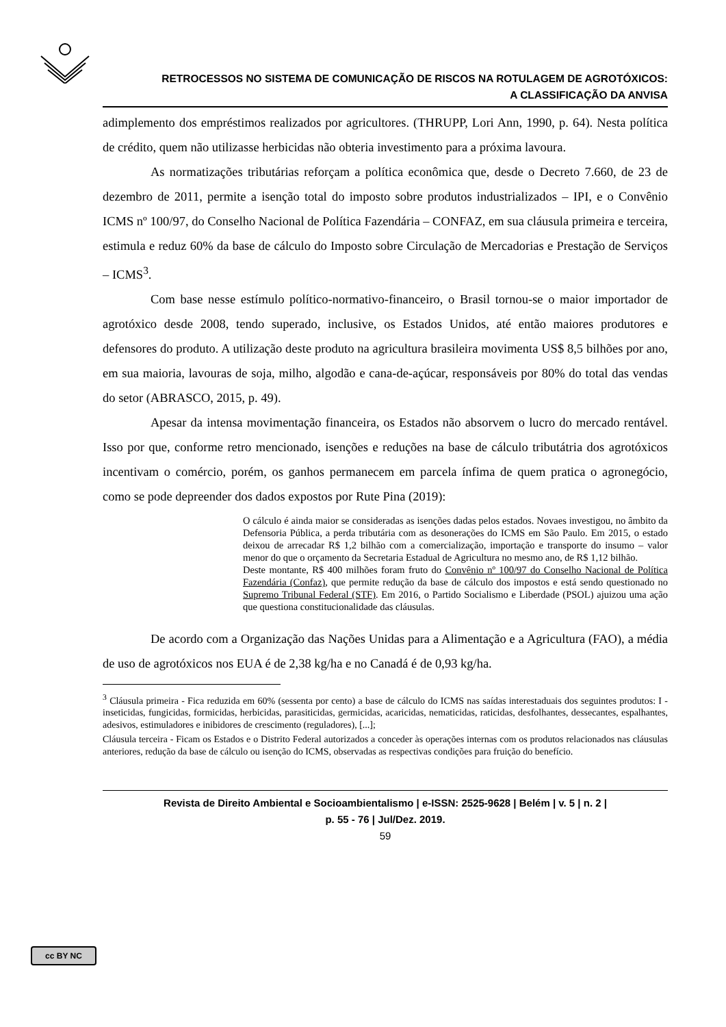RETROCESSOS NO SISTEMA DE COMUNICAÇÃO DE RISCOS NA ROTULAGEM DE AGROTÓXICOS:
A CLASSIFICAÇÃO DA ANVISA
adimplemento dos empréstimos realizados por agricultores. (THRUPP, Lori Ann, 1990, p. 64). Nesta política de crédito, quem não utilizasse herbicidas não obteria investimento para a próxima lavoura.
As normatizações tributárias reforçam a política econômica que, desde o Decreto 7.660, de 23 de dezembro de 2011, permite a isenção total do imposto sobre produtos industrializados – IPI, e o Convênio ICMS nº 100/97, do Conselho Nacional de Política Fazendária – CONFAZ, em sua cláusula primeira e terceira, estimula e reduz 60% da base de cálculo do Imposto sobre Circulação de Mercadorias e Prestação de Serviços – ICMS<sup>3</sup>.
Com base nesse estímulo político-normativo-financeiro, o Brasil tornou-se o maior importador de agrotóxico desde 2008, tendo superado, inclusive, os Estados Unidos, até então maiores produtores e defensores do produto. A utilização deste produto na agricultura brasileira movimenta US$ 8,5 bilhões por ano, em sua maioria, lavouras de soja, milho, algodão e cana-de-açúcar, responsáveis por 80% do total das vendas do setor (ABRASCO, 2015, p. 49).
Apesar da intensa movimentação financeira, os Estados não absorvem o lucro do mercado rentável. Isso por que, conforme retro mencionado, isenções e reduções na base de cálculo tributátria dos agrotóxicos incentivam o comércio, porém, os ganhos permanecem em parcela ínfima de quem pratica o agronegócio, como se pode depreender dos dados expostos por Rute Pina (2019):
O cálculo é ainda maior se consideradas as isenções dadas pelos estados. Novaes investigou, no âmbito da Defensoria Pública, a perda tributária com as desonerações do ICMS em São Paulo. Em 2015, o estado deixou de arrecadar R$ 1,2 bilhão com a comercialização, importação e transporte do insumo – valor menor do que o orçamento da Secretaria Estadual de Agricultura no mesmo ano, de R$ 1,12 bilhão.
Deste montante, R$ 400 milhões foram fruto do Convênio nº 100/97 do Conselho Nacional de Política Fazendária (Confaz), que permite redução da base de cálculo dos impostos e está sendo questionado no Supremo Tribunal Federal (STF). Em 2016, o Partido Socialismo e Liberdade (PSOL) ajuizou uma ação que questiona constitucionalidade das cláusulas.
De acordo com a Organização das Nações Unidas para a Alimentação e a Agricultura (FAO), a média de uso de agrotóxicos nos EUA é de 2,38 kg/ha e no Canadá é de 0,93 kg/ha.
<sup>3</sup> Cláusula primeira - Fica reduzida em 60% (sessenta por cento) a base de cálculo do ICMS nas saídas interestaduais dos seguintes produtos: I - inseticidas, fungicidas, formicidas, herbicidas, parasiticidas, germicidas, acaricidas, nematicidas, raticidas, desfolhantes, dessecantes, espalhantes, adesivos, estimuladores e inibidores de crescimento (reguladores), [...];
Cláusula terceira - Ficam os Estados e o Distrito Federal autorizados a conceder às operações internas com os produtos relacionados nas cláusulas anteriores, redução da base de cálculo ou isenção do ICMS, observadas as respectivas condições para fruição do benefício.
Revista de Direito Ambiental e Socioambientalismo | e-ISSN: 2525-9628 | Belém | v. 5 | n. 2 |
p. 55 - 76 | Jul/Dez. 2019.
59
cc BY NC